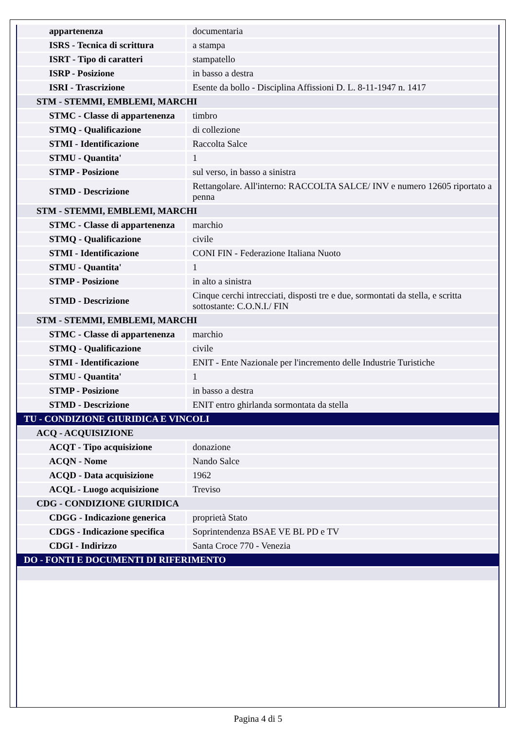| appartenenza | documentaria |
| ISRS - Tecnica di scrittura | a stampa |
| ISRT - Tipo di caratteri | stampatello |
| ISRP - Posizione | in basso a destra |
| ISRI - Trascrizione | Esente da bollo - Disciplina Affissioni D. L. 8-11-1947 n. 1417 |
| STM - STEMMI, EMBLEMI, MARCHI | |
| STMC - Classe di appartenenza | timbro |
| STMQ - Qualificazione | di collezione |
| STMI - Identificazione | Raccolta Salce |
| STMU - Quantita' | 1 |
| STMP - Posizione | sul verso, in basso a sinistra |
| STMD - Descrizione | Rettangolare. All'interno: RACCOLTA SALCE/ INV e numero 12605 riportato a penna |
| STM - STEMMI, EMBLEMI, MARCHI | |
| STMC - Classe di appartenenza | marchio |
| STMQ - Qualificazione | civile |
| STMI - Identificazione | CONI FIN - Federazione Italiana Nuoto |
| STMU - Quantita' | 1 |
| STMP - Posizione | in alto a sinistra |
| STMD - Descrizione | Cinque cerchi intrecciati, disposti tre e due, sormontati da stella, e scritta sottostante: C.O.N.I./ FIN |
| STM - STEMMI, EMBLEMI, MARCHI | |
| STMC - Classe di appartenenza | marchio |
| STMQ - Qualificazione | civile |
| STMI - Identificazione | ENIT - Ente Nazionale per l'incremento delle Industrie Turistiche |
| STMU - Quantita' | 1 |
| STMP - Posizione | in basso a destra |
| STMD - Descrizione | ENIT entro ghirlanda sormontata da stella |
| TU - CONDIZIONE GIURIDICA E VINCOLI | |
| ACQ - ACQUISIZIONE | |
| ACQT - Tipo acquisizione | donazione |
| ACQN - Nome | Nando Salce |
| ACQD - Data acquisizione | 1962 |
| ACQL - Luogo acquisizione | Treviso |
| CDG - CONDIZIONE GIURIDICA | |
| CDGG - Indicazione generica | proprietà Stato |
| CDGS - Indicazione specifica | Soprintendenza BSAE VE BL PD e TV |
| CDGI - Indirizzo | Santa Croce 770 - Venezia |
| DO - FONTI E DOCUMENTI DI RIFERIMENTO | |
Pagina 4 di 5